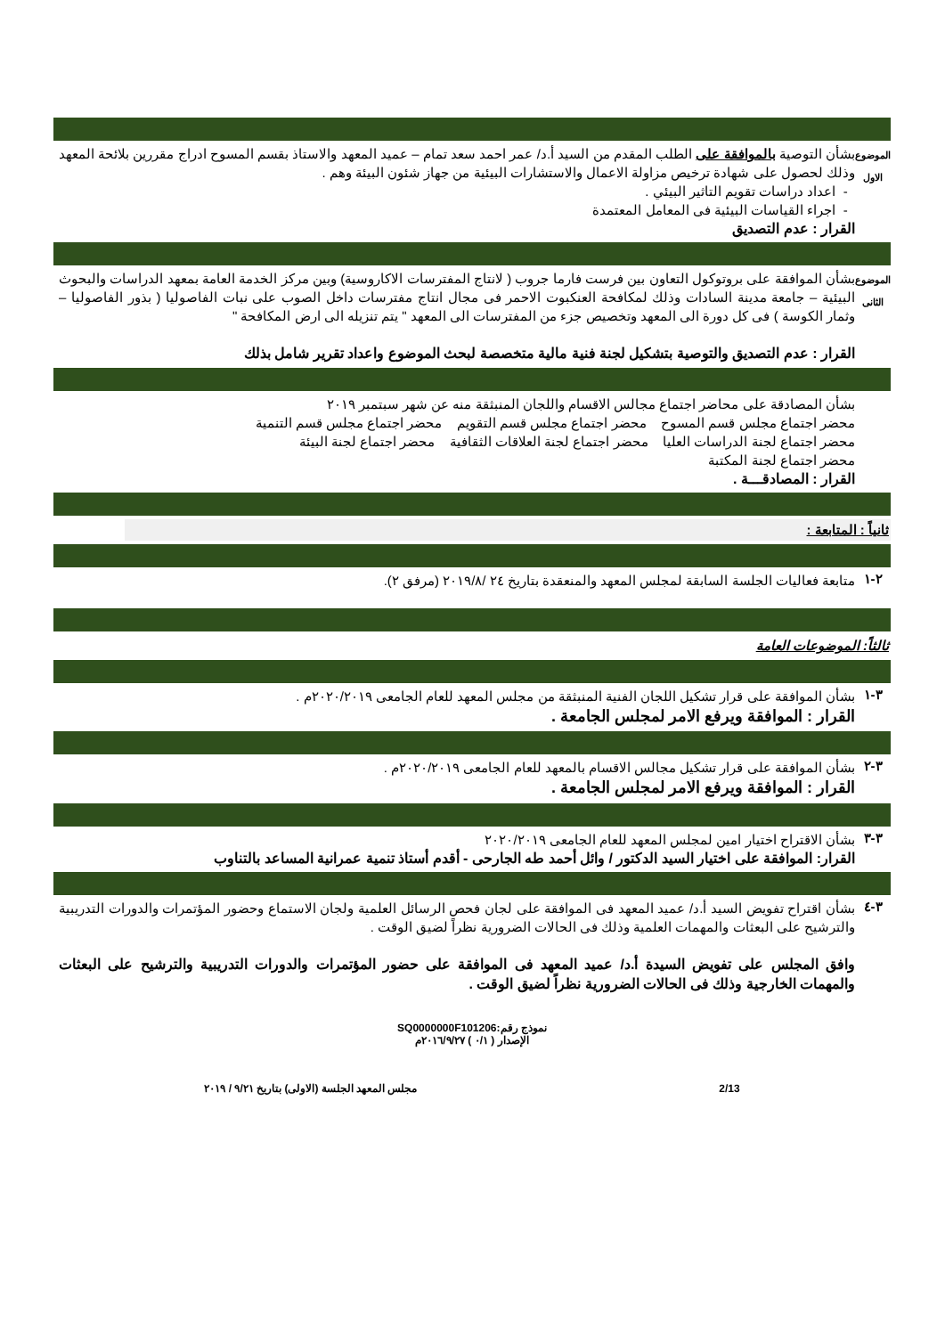الموضوع
الاول
بشأن التوصية بالموافقة على الطلب المقدم من السيد أ.د/ عمر احمد سعد تمام – عميد المعهد والاستاذ بقسم المسوح ادراج مقررين بلائحة المعهد وذلك لحصول على شهادة ترخيص مزاولة الاعمال والاستشارات البيئية من جهاز شئون البيئة وهم .
- اعداد دراسات تقويم التاثير البيئي .
- اجراء القياسات البيئية فى المعامل المعتمدة
القرار : عدم التصديق
الموضوع
الثانى
بشأن الموافقة على بروتوكول التعاون بين فرست فارما جروب ( لانتاج المفترسات الاكاروسية) وبين مركز الخدمة العامة بمعهد الدراسات والبحوث البيئية – جامعة مدينة السادات وذلك لمكافحة العنكبوت الاحمر فى مجال انتاج مفترسات داخل الصوب على نبات الفاصوليا ( بذور الفاصوليا – وثمار الكوسة ) فى كل دورة الى المعهد وتخصيص جزء من المفترسات الى المعهد " يتم تنزيله الى ارض المكافحة "
القرار : عدم التصديق والتوصية بتشكيل لجنة فنية مالية متخصصة لبحث الموضوع واعداد تقرير شامل بذلك
بشأن المصادقة على محاضر اجتماع مجالس الاقسام واللجان المنبثقة منه عن شهر سبتمبر ٢٠١٩
محضر اجتماع مجلس قسم المسوح محضر اجتماع مجلس قسم التقويم محضر اجتماع مجلس قسم التنمية
محضر اجتماع لجنة الدراسات العليا محضر اجتماع لجنة العلاقات الثقافية محضر اجتماع لجنة البيئة
محضر اجتماع لجنة المكتبة
القرار : المصادقـــة .
ثانياً : المتابعة :
٢-١
متابعة فعاليات الجلسة السابقة لمجلس المعهد والمنعقدة بتاريخ ٢٤ /٢٠١٩/٨ (مرفق ٢).
ثالثاً: الموضوعات العامة
٣-١
بشأن الموافقة على قرار تشكيل اللجان الفنية المنبثقة من مجلس المعهد للعام الجامعى ٢٠٢٠/٢٠١٩م .
القرار : الموافقة ويرفع الامر لمجلس الجامعة .
٣-٢
بشأن الموافقة على قرار تشكيل مجالس الاقسام بالمعهد للعام الجامعى ٢٠٢٠/٢٠١٩م .
القرار : الموافقة ويرفع الامر لمجلس الجامعة .
٣-٣
بشأن الاقتراح اختيار امين لمجلس المعهد للعام الجامعى ٢٠٢٠/٢٠١٩
القرار: الموافقة على اختيار السيد الدكتور / وائل أحمد طه الجارحى - أقدم أستاذ تنمية عمرانية المساعد بالتناوب
٣-٤
بشأن اقتراح تفويض السيد أ.د/ عميد المعهد فى الموافقة على لجان فحص الرسائل العلمية ولجان الاستماع وحضور المؤتمرات والدورات التدريبية والترشيح على البعثات والمهمات العلمية وذلك فى الحالات الضرورية نظراً لضيق الوقت .
وافق المجلس على تفويض السيدة أ.د/ عميد المعهد فى الموافقة على حضور المؤتمرات والدورات التدريبية والترشيح على البعثات والمهمات الخارجية وذلك فى الحالات الضرورية نظراً لضيق الوقت .
نموذج رقم:SQ0000000F101206
الإصدار ( ٠/١ ) ٢٠١٦/٩/٢٧م
2/13 مجلس المعهد الجلسة (الاولى) بتاريخ ٩/٢١ / ٢٠١٩